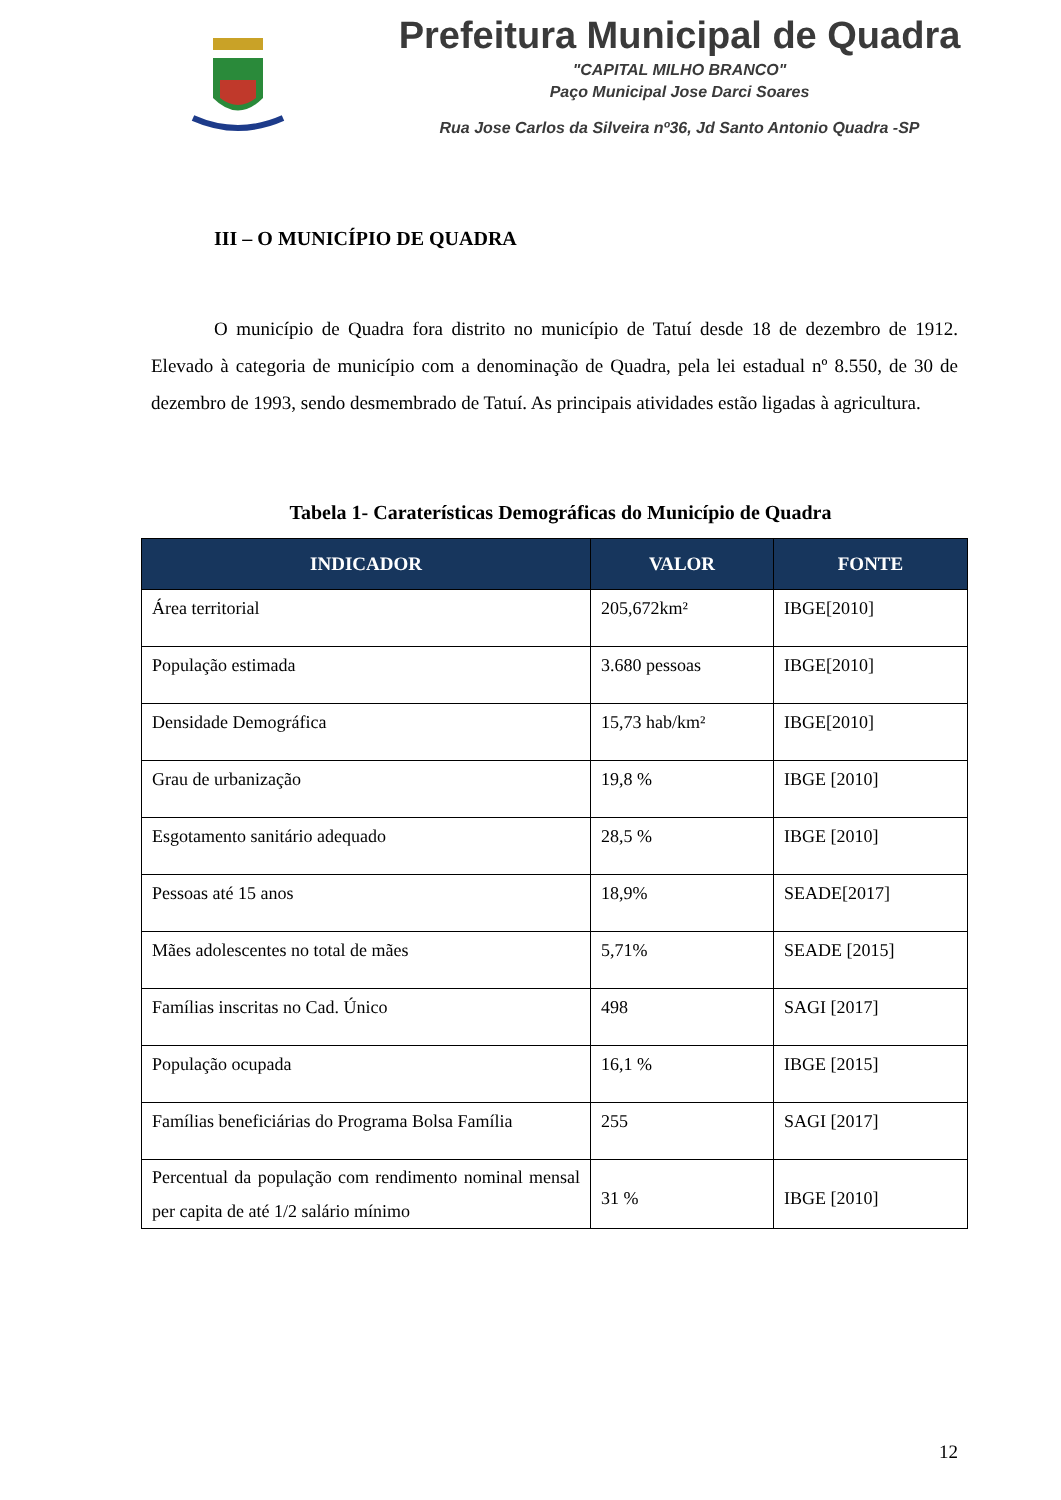Prefeitura Municipal de Quadra
"CAPITAL MILHO BRANCO"
Paço Municipal Jose Darci Soares
Rua Jose Carlos da Silveira nº36, Jd Santo Antonio Quadra -SP
III – O MUNICÍPIO DE QUADRA
O município de Quadra fora distrito no município de Tatuí desde 18 de dezembro de 1912. Elevado à categoria de município com a denominação de Quadra, pela lei estadual nº 8.550, de 30 de dezembro de 1993, sendo desmembrado de Tatuí. As principais atividades estão ligadas à agricultura.
Tabela 1- Caraterísticas Demográficas do Município de Quadra
| INDICADOR | VALOR | FONTE |
| --- | --- | --- |
| Área territorial | 205,672km² | IBGE[2010] |
| População estimada | 3.680 pessoas | IBGE[2010] |
| Densidade Demográfica | 15,73 hab/km² | IBGE[2010] |
| Grau de urbanização | 19,8 % | IBGE [2010] |
| Esgotamento sanitário adequado | 28,5 % | IBGE [2010] |
| Pessoas até 15 anos | 18,9% | SEADE[2017] |
| Mães adolescentes no total de mães | 5,71% | SEADE [2015] |
| Famílias inscritas no Cad. Único | 498 | SAGI [2017] |
| População ocupada | 16,1 % | IBGE [2015] |
| Famílias beneficiárias do Programa Bolsa Família | 255 | SAGI [2017] |
| Percentual da população com rendimento nominal mensal per capita de até 1/2 salário mínimo | 31 % | IBGE [2010] |
12